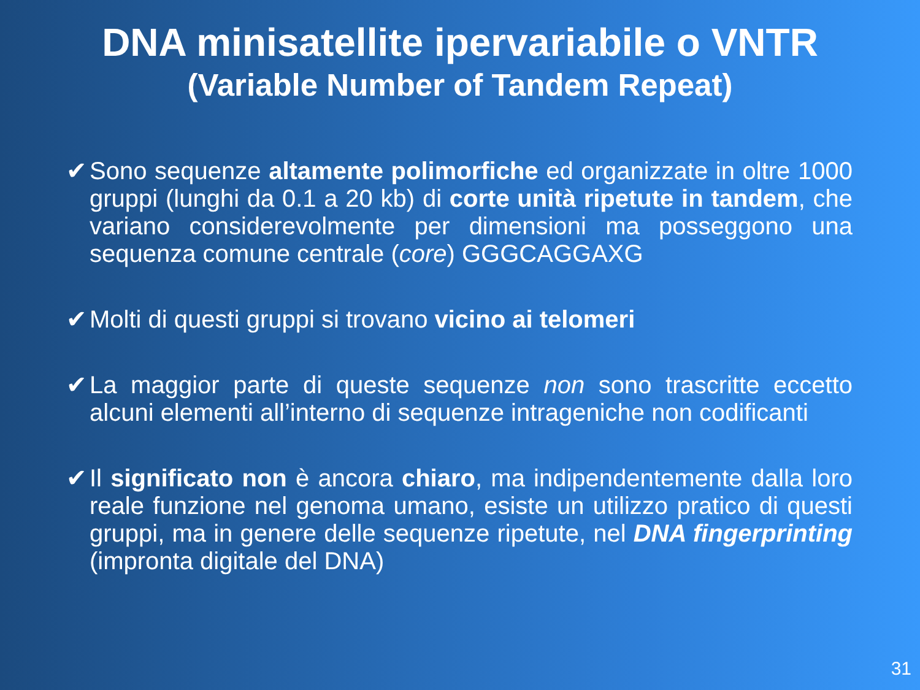DNA minisatellite ipervariabile o VNTR
(Variable Number of Tandem Repeat)
✔ Sono sequenze altamente polimorfiche ed organizzate in oltre 1000 gruppi (lunghi da 0.1 a 20 kb) di corte unità ripetute in tandem, che variano considerevolmente per dimensioni ma posseggono una sequenza comune centrale (core) GGGCAGGAXG
✔ Molti di questi gruppi si trovano vicino ai telomeri
✔ La maggior parte di queste sequenze non sono trascritte eccetto alcuni elementi all’interno di sequenze intrageniche non codificanti
✔ Il significato non è ancora chiaro, ma indipendentemente dalla loro reale funzione nel genoma umano, esiste un utilizzo pratico di questi gruppi, ma in genere delle sequenze ripetute, nel DNA fingerprinting (impronta digitale del DNA)
31